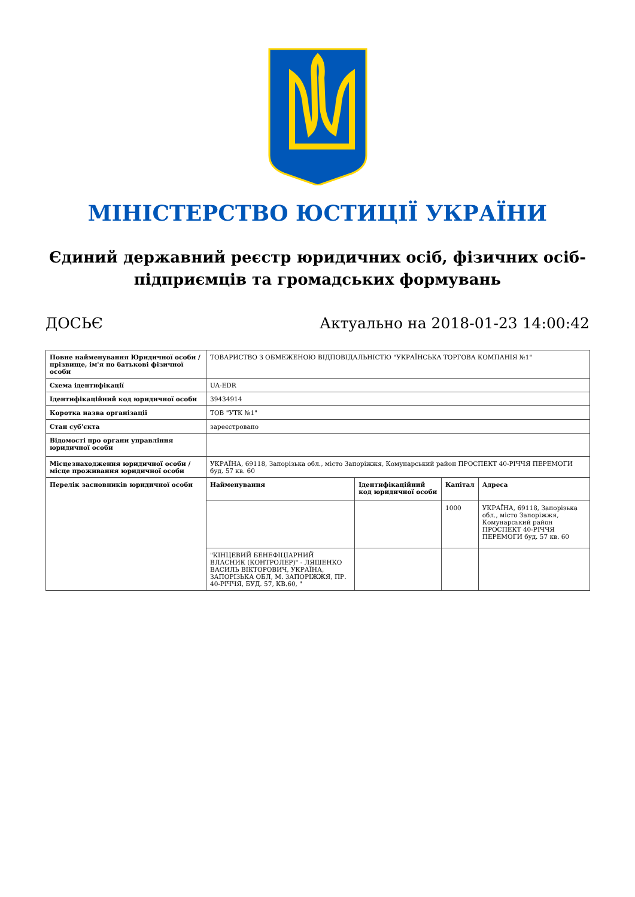МІНІСТЕРСТВО ЮСТИЦІЇ УКРАЇНИ
Єдиний державний реєстр юридичних осіб, фізичних осіб-підприємців та громадських формувань
ДОСЬЄ Актуально на 2018-01-23 14:00:42
| Повне найменування Юридичної особи / прізвище, ім'я по батькові фізичної особи | ТОВАРИСТВО З ОБМЕЖЕНОЮ ВІДПОВІДАЛЬНІСТЮ "УКРАЇНСЬКА ТОРГОВА КОМПАНІЯ №1" | | | |
| Схема ідентифікації | UA-EDR | | | |
| Ідентифікаційний код юридичної особи | 39434914 | | | |
| Коротка назва організації | ТОВ "УТК №1" | | | |
| Стан суб'єкта | зареєстровано | | | |
| Відомості про органи управління юридичної особи | | | | |
| Місцезнаходження юридичної особи / місце проживання юридичної особи | УКРАЇНА, 69118, Запорізька обл., місто Запоріжжя, Комунарський район ПРОСПЕКТ 40-РІЧЧЯ ПЕРЕМОГИ буд. 57 кв. 60 | | | |
| Перелік засновників юридичної особи | Найменування | Ідентифікаційний код юридичної особи | Капітал | Адреса |
| | | | 1000 | УКРАЇНА, 69118, Запорізька обл., місто Запоріжжя, Комунарський район ПРОСПЕКТ 40-РІЧЧЯ ПЕРЕМОГИ буд. 57 кв. 60 |
| | "КІНЦЕВИЙ БЕНЕФІЦІАРНИЙ ВЛАСНИК (КОНТРОЛЕР)" - ЛЯШЕНКО ВАСИЛЬ ВІКТОРОВИЧ, УКРАЇНА, ЗАПОРІЗЬКА ОБЛ, М. ЗАПОРІЖЖЯ, ПР. 40-РІЧЧЯ, БУД. 57, КВ.60, " | | | |